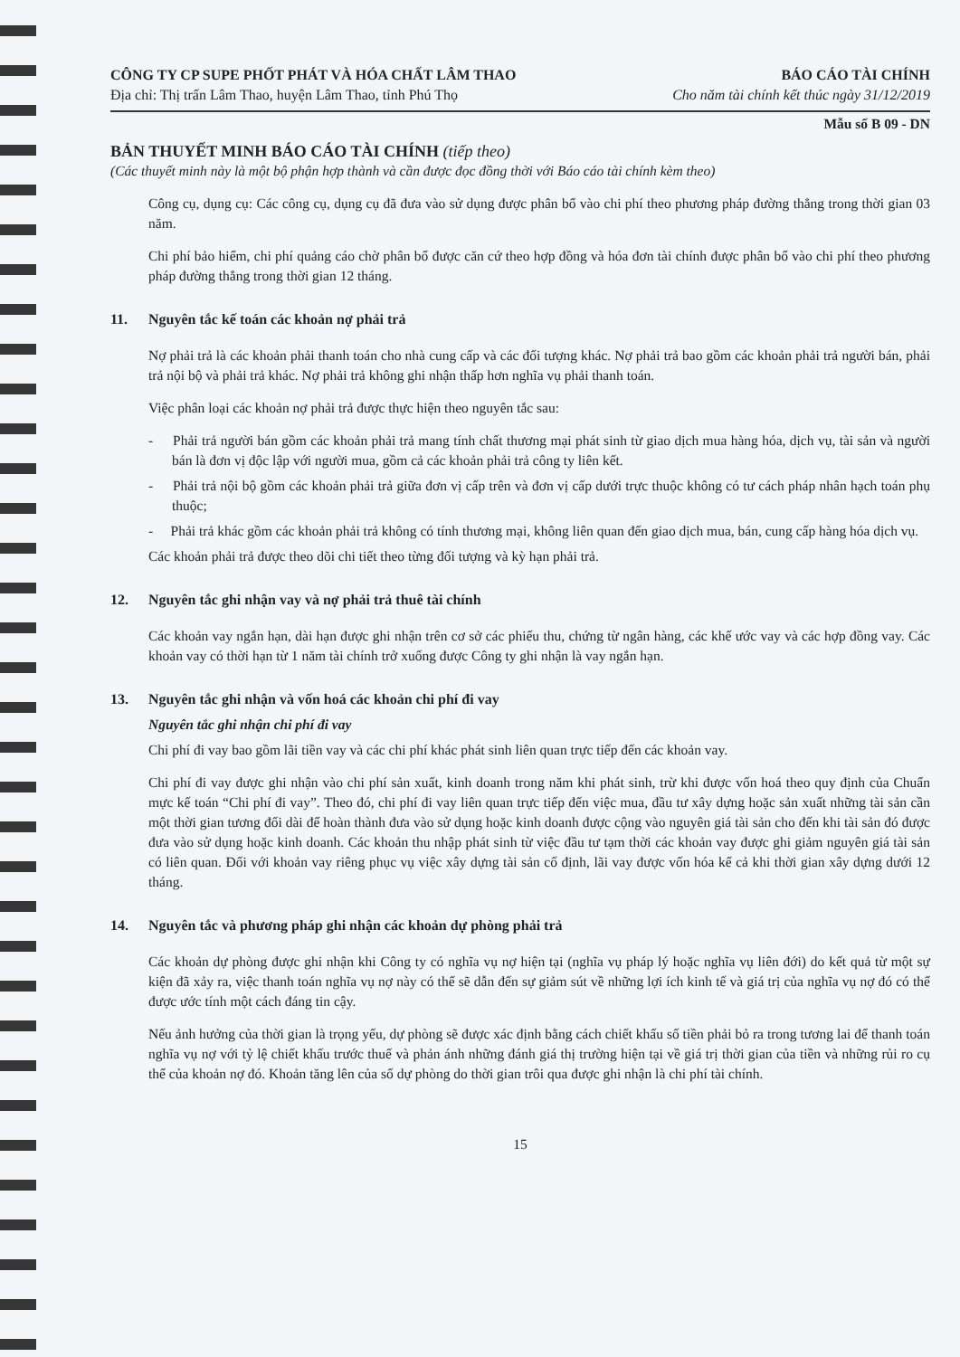CÔNG TY CP SUPE PHỐT PHÁT VÀ HÓA CHẤT LÂM THAO BÁO CÁO TÀI CHÍNH
Địa chỉ: Thị trấn Lâm Thao, huyện Lâm Thao, tỉnh Phú Thọ Cho năm tài chính kết thúc ngày 31/12/2019
Mẫu số B 09 - DN
BẢN THUYẾT MINH BÁO CÁO TÀI CHÍNH (tiếp theo)
(Các thuyết minh này là một bộ phận hợp thành và cần được đọc đồng thời với Báo cáo tài chính kèm theo)
Công cụ, dụng cụ: Các công cụ, dụng cụ đã đưa vào sử dụng được phân bổ vào chi phí theo phương pháp đường thẳng trong thời gian 03 năm.
Chi phí bảo hiểm, chi phí quảng cáo chờ phân bổ được căn cứ theo hợp đồng và hóa đơn tài chính được phân bổ vào chi phí theo phương pháp đường thẳng trong thời gian 12 tháng.
11. Nguyên tắc kế toán các khoản nợ phải trả
Nợ phải trả là các khoản phải thanh toán cho nhà cung cấp và các đối tượng khác. Nợ phải trả bao gồm các khoản phải trả người bán, phải trả nội bộ và phải trả khác. Nợ phải trả không ghi nhận thấp hơn nghĩa vụ phải thanh toán.
Việc phân loại các khoản nợ phải trả được thực hiện theo nguyên tắc sau:
- Phải trả người bán gồm các khoản phải trả mang tính chất thương mại phát sinh từ giao dịch mua hàng hóa, dịch vụ, tài sản và người bán là đơn vị độc lập với người mua, gồm cả các khoản phải trả công ty liên kết.
- Phải trả nội bộ gồm các khoản phải trả giữa đơn vị cấp trên và đơn vị cấp dưới trực thuộc không có tư cách pháp nhân hạch toán phụ thuộc;
- Phải trả khác gồm các khoản phải trả không có tính thương mại, không liên quan đến giao dịch mua, bán, cung cấp hàng hóa dịch vụ.
Các khoản phải trả được theo dõi chi tiết theo từng đối tượng và kỳ hạn phải trả.
12. Nguyên tắc ghi nhận vay và nợ phải trả thuê tài chính
Các khoản vay ngắn hạn, dài hạn được ghi nhận trên cơ sở các phiếu thu, chứng từ ngân hàng, các khế ước vay và các hợp đồng vay. Các khoản vay có thời hạn từ 1 năm tài chính trở xuống được Công ty ghi nhận là vay ngắn hạn.
13. Nguyên tắc ghi nhận và vốn hoá các khoản chi phí đi vay
Nguyên tắc ghi nhận chi phí đi vay
Chi phí đi vay bao gồm lãi tiền vay và các chi phí khác phát sinh liên quan trực tiếp đến các khoản vay.
Chi phí đi vay được ghi nhận vào chi phí sản xuất, kinh doanh trong năm khi phát sinh, trừ khi được vốn hoá theo quy định của Chuẩn mực kế toán “Chi phí đi vay”. Theo đó, chi phí đi vay liên quan trực tiếp đến việc mua, đầu tư xây dựng hoặc sản xuất những tài sản cần một thời gian tương đối dài để hoàn thành đưa vào sử dụng hoặc kinh doanh được cộng vào nguyên giá tài sản cho đến khi tài sản đó được đưa vào sử dụng hoặc kinh doanh. Các khoản thu nhập phát sinh từ việc đầu tư tạm thời các khoản vay được ghi giảm nguyên giá tài sản có liên quan. Đối với khoản vay riêng phục vụ việc xây dựng tài sản cố định, lãi vay được vốn hóa kể cả khi thời gian xây dựng dưới 12 tháng.
14. Nguyên tắc và phương pháp ghi nhận các khoản dự phòng phải trả
Các khoản dự phòng được ghi nhận khi Công ty có nghĩa vụ nợ hiện tại (nghĩa vụ pháp lý hoặc nghĩa vụ liên đới) do kết quả từ một sự kiện đã xảy ra, việc thanh toán nghĩa vụ nợ này có thể sẽ dẫn đến sự giảm sút về những lợi ích kinh tế và giá trị của nghĩa vụ nợ đó có thể được ước tính một cách đáng tin cậy.
Nếu ảnh hưởng của thời gian là trọng yếu, dự phòng sẽ được xác định bằng cách chiết khấu số tiền phải bỏ ra trong tương lai để thanh toán nghĩa vụ nợ với tỷ lệ chiết khấu trước thuế và phản ánh những đánh giá thị trường hiện tại về giá trị thời gian của tiền và những rủi ro cụ thể của khoản nợ đó. Khoản tăng lên của số dự phòng do thời gian trôi qua được ghi nhận là chi phí tài chính.
15